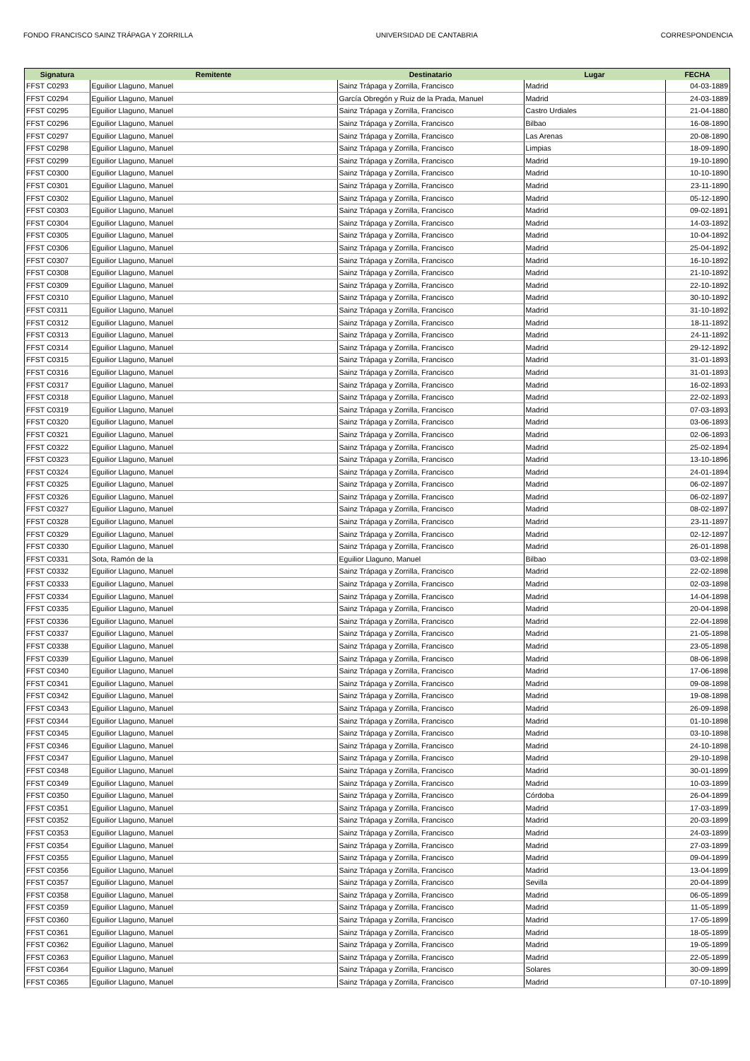FONDO FRANCISCO SAINZ TRÁPAGA Y ZORRILLA UNIVERSIDAD DE CANTABRIA CORRESPONDENCIA
| Signatura | Remitente | Destinatario | Lugar | FECHA |
| --- | --- | --- | --- | --- |
| FFST C0293 | Eguilior Llaguno, Manuel | Sainz Trápaga y Zorrilla, Francisco | Madrid | 04-03-1889 |
| FFST C0294 | Eguilior Llaguno, Manuel | García Obregón y Ruiz de la Prada, Manuel | Madrid | 24-03-1889 |
| FFST C0295 | Eguilior Llaguno, Manuel | Sainz Trápaga y Zorrilla, Francisco | Castro Urdiales | 21-04-1880 |
| FFST C0296 | Eguilior Llaguno, Manuel | Sainz Trápaga y Zorrilla, Francisco | Bilbao | 16-08-1890 |
| FFST C0297 | Eguilior Llaguno, Manuel | Sainz Trápaga y Zorrilla, Francisco | Las Arenas | 20-08-1890 |
| FFST C0298 | Eguilior Llaguno, Manuel | Sainz Trápaga y Zorrilla, Francisco | Limpias | 18-09-1890 |
| FFST C0299 | Eguilior Llaguno, Manuel | Sainz Trápaga y Zorrilla, Francisco | Madrid | 19-10-1890 |
| FFST C0300 | Eguilior Llaguno, Manuel | Sainz Trápaga y Zorrilla, Francisco | Madrid | 10-10-1890 |
| FFST C0301 | Eguilior Llaguno, Manuel | Sainz Trápaga y Zorrilla, Francisco | Madrid | 23-11-1890 |
| FFST C0302 | Eguilior Llaguno, Manuel | Sainz Trápaga y Zorrilla, Francisco | Madrid | 05-12-1890 |
| FFST C0303 | Eguilior Llaguno, Manuel | Sainz Trápaga y Zorrilla, Francisco | Madrid | 09-02-1891 |
| FFST C0304 | Eguilior Llaguno, Manuel | Sainz Trápaga y Zorrilla, Francisco | Madrid | 14-03-1892 |
| FFST C0305 | Eguilior Llaguno, Manuel | Sainz Trápaga y Zorrilla, Francisco | Madrid | 10-04-1892 |
| FFST C0306 | Eguilior Llaguno, Manuel | Sainz Trápaga y Zorrilla, Francisco | Madrid | 25-04-1892 |
| FFST C0307 | Eguilior Llaguno, Manuel | Sainz Trápaga y Zorrilla, Francisco | Madrid | 16-10-1892 |
| FFST C0308 | Eguilior Llaguno, Manuel | Sainz Trápaga y Zorrilla, Francisco | Madrid | 21-10-1892 |
| FFST C0309 | Eguilior Llaguno, Manuel | Sainz Trápaga y Zorrilla, Francisco | Madrid | 22-10-1892 |
| FFST C0310 | Eguilior Llaguno, Manuel | Sainz Trápaga y Zorrilla, Francisco | Madrid | 30-10-1892 |
| FFST C0311 | Eguilior Llaguno, Manuel | Sainz Trápaga y Zorrilla, Francisco | Madrid | 31-10-1892 |
| FFST C0312 | Eguilior Llaguno, Manuel | Sainz Trápaga y Zorrilla, Francisco | Madrid | 18-11-1892 |
| FFST C0313 | Eguilior Llaguno, Manuel | Sainz Trápaga y Zorrilla, Francisco | Madrid | 24-11-1892 |
| FFST C0314 | Eguilior Llaguno, Manuel | Sainz Trápaga y Zorrilla, Francisco | Madrid | 29-12-1892 |
| FFST C0315 | Eguilior Llaguno, Manuel | Sainz Trápaga y Zorrilla, Francisco | Madrid | 31-01-1893 |
| FFST C0316 | Eguilior Llaguno, Manuel | Sainz Trápaga y Zorrilla, Francisco | Madrid | 31-01-1893 |
| FFST C0317 | Eguilior Llaguno, Manuel | Sainz Trápaga y Zorrilla, Francisco | Madrid | 16-02-1893 |
| FFST C0318 | Eguilior Llaguno, Manuel | Sainz Trápaga y Zorrilla, Francisco | Madrid | 22-02-1893 |
| FFST C0319 | Eguilior Llaguno, Manuel | Sainz Trápaga y Zorrilla, Francisco | Madrid | 07-03-1893 |
| FFST C0320 | Eguilior Llaguno, Manuel | Sainz Trápaga y Zorrilla, Francisco | Madrid | 03-06-1893 |
| FFST C0321 | Eguilior Llaguno, Manuel | Sainz Trápaga y Zorrilla, Francisco | Madrid | 02-06-1893 |
| FFST C0322 | Eguilior Llaguno, Manuel | Sainz Trápaga y Zorrilla, Francisco | Madrid | 25-02-1894 |
| FFST C0323 | Eguilior Llaguno, Manuel | Sainz Trápaga y Zorrilla, Francisco | Madrid | 13-10-1896 |
| FFST C0324 | Eguilior Llaguno, Manuel | Sainz Trápaga y Zorrilla, Francisco | Madrid | 24-01-1894 |
| FFST C0325 | Eguilior Llaguno, Manuel | Sainz Trápaga y Zorrilla, Francisco | Madrid | 06-02-1897 |
| FFST C0326 | Eguilior Llaguno, Manuel | Sainz Trápaga y Zorrilla, Francisco | Madrid | 06-02-1897 |
| FFST C0327 | Eguilior Llaguno, Manuel | Sainz Trápaga y Zorrilla, Francisco | Madrid | 08-02-1897 |
| FFST C0328 | Eguilior Llaguno, Manuel | Sainz Trápaga y Zorrilla, Francisco | Madrid | 23-11-1897 |
| FFST C0329 | Eguilior Llaguno, Manuel | Sainz Trápaga y Zorrilla, Francisco | Madrid | 02-12-1897 |
| FFST C0330 | Eguilior Llaguno, Manuel | Sainz Trápaga y Zorrilla, Francisco | Madrid | 26-01-1898 |
| FFST C0331 | Sota, Ramón de la | Eguilior Llaguno, Manuel | Bilbao | 03-02-1898 |
| FFST C0332 | Eguilior Llaguno, Manuel | Sainz Trápaga y Zorrilla, Francisco | Madrid | 22-02-1898 |
| FFST C0333 | Eguilior Llaguno, Manuel | Sainz Trápaga y Zorrilla, Francisco | Madrid | 02-03-1898 |
| FFST C0334 | Eguilior Llaguno, Manuel | Sainz Trápaga y Zorrilla, Francisco | Madrid | 14-04-1898 |
| FFST C0335 | Eguilior Llaguno, Manuel | Sainz Trápaga y Zorrilla, Francisco | Madrid | 20-04-1898 |
| FFST C0336 | Eguilior Llaguno, Manuel | Sainz Trápaga y Zorrilla, Francisco | Madrid | 22-04-1898 |
| FFST C0337 | Eguilior Llaguno, Manuel | Sainz Trápaga y Zorrilla, Francisco | Madrid | 21-05-1898 |
| FFST C0338 | Eguilior Llaguno, Manuel | Sainz Trápaga y Zorrilla, Francisco | Madrid | 23-05-1898 |
| FFST C0339 | Eguilior Llaguno, Manuel | Sainz Trápaga y Zorrilla, Francisco | Madrid | 08-06-1898 |
| FFST C0340 | Eguilior Llaguno, Manuel | Sainz Trápaga y Zorrilla, Francisco | Madrid | 17-06-1898 |
| FFST C0341 | Eguilior Llaguno, Manuel | Sainz Trápaga y Zorrilla, Francisco | Madrid | 09-08-1898 |
| FFST C0342 | Eguilior Llaguno, Manuel | Sainz Trápaga y Zorrilla, Francisco | Madrid | 19-08-1898 |
| FFST C0343 | Eguilior Llaguno, Manuel | Sainz Trápaga y Zorrilla, Francisco | Madrid | 26-09-1898 |
| FFST C0344 | Eguilior Llaguno, Manuel | Sainz Trápaga y Zorrilla, Francisco | Madrid | 01-10-1898 |
| FFST C0345 | Eguilior Llaguno, Manuel | Sainz Trápaga y Zorrilla, Francisco | Madrid | 03-10-1898 |
| FFST C0346 | Eguilior Llaguno, Manuel | Sainz Trápaga y Zorrilla, Francisco | Madrid | 24-10-1898 |
| FFST C0347 | Eguilior Llaguno, Manuel | Sainz Trápaga y Zorrilla, Francisco | Madrid | 29-10-1898 |
| FFST C0348 | Eguilior Llaguno, Manuel | Sainz Trápaga y Zorrilla, Francisco | Madrid | 30-01-1899 |
| FFST C0349 | Eguilior Llaguno, Manuel | Sainz Trápaga y Zorrilla, Francisco | Madrid | 10-03-1899 |
| FFST C0350 | Eguilior Llaguno, Manuel | Sainz Trápaga y Zorrilla, Francisco | Córdoba | 26-04-1899 |
| FFST C0351 | Eguilior Llaguno, Manuel | Sainz Trápaga y Zorrilla, Francisco | Madrid | 17-03-1899 |
| FFST C0352 | Eguilior Llaguno, Manuel | Sainz Trápaga y Zorrilla, Francisco | Madrid | 20-03-1899 |
| FFST C0353 | Eguilior Llaguno, Manuel | Sainz Trápaga y Zorrilla, Francisco | Madrid | 24-03-1899 |
| FFST C0354 | Eguilior Llaguno, Manuel | Sainz Trápaga y Zorrilla, Francisco | Madrid | 27-03-1899 |
| FFST C0355 | Eguilior Llaguno, Manuel | Sainz Trápaga y Zorrilla, Francisco | Madrid | 09-04-1899 |
| FFST C0356 | Eguilior Llaguno, Manuel | Sainz Trápaga y Zorrilla, Francisco | Madrid | 13-04-1899 |
| FFST C0357 | Eguilior Llaguno, Manuel | Sainz Trápaga y Zorrilla, Francisco | Sevilla | 20-04-1899 |
| FFST C0358 | Eguilior Llaguno, Manuel | Sainz Trápaga y Zorrilla, Francisco | Madrid | 06-05-1899 |
| FFST C0359 | Eguilior Llaguno, Manuel | Sainz Trápaga y Zorrilla, Francisco | Madrid | 11-05-1899 |
| FFST C0360 | Eguilior Llaguno, Manuel | Sainz Trápaga y Zorrilla, Francisco | Madrid | 17-05-1899 |
| FFST C0361 | Eguilior Llaguno, Manuel | Sainz Trápaga y Zorrilla, Francisco | Madrid | 18-05-1899 |
| FFST C0362 | Eguilior Llaguno, Manuel | Sainz Trápaga y Zorrilla, Francisco | Madrid | 19-05-1899 |
| FFST C0363 | Eguilior Llaguno, Manuel | Sainz Trápaga y Zorrilla, Francisco | Madrid | 22-05-1899 |
| FFST C0364 | Eguilior Llaguno, Manuel | Sainz Trápaga y Zorrilla, Francisco | Solares | 30-09-1899 |
| FFST C0365 | Eguilior Llaguno, Manuel | Sainz Trápaga y Zorrilla, Francisco | Madrid | 07-10-1899 |